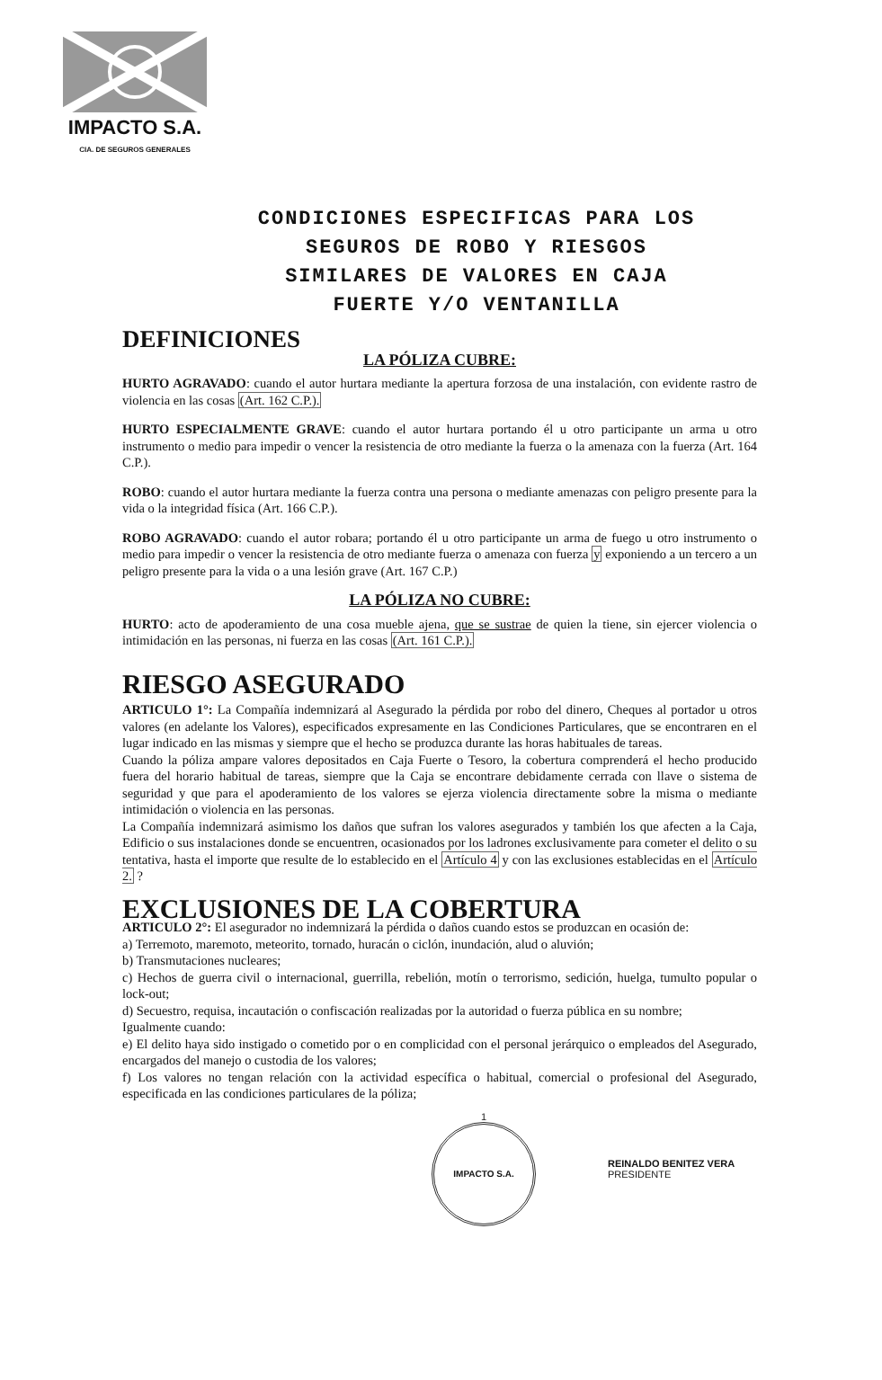IMPACTO S.A.
CIA. DE SEGUROS GENERALES
CONDICIONES ESPECIFICAS PARA LOS
SEGUROS DE ROBO Y RIESGOS
SIMILARES DE VALORES EN CAJA
FUERTE Y/O VENTANILLA
DEFINICIONES
LA PÓLIZA CUBRE:
HURTO AGRAVADO: cuando el autor hurtara mediante la apertura forzosa de una instalación, con evidente rastro de violencia en las cosas (Art. 162 C.P.).
HURTO ESPECIALMENTE GRAVE: cuando el autor hurtara portando él u otro participante un arma u otro instrumento o medio para impedir o vencer la resistencia de otro mediante la fuerza o la amenaza con la fuerza (Art. 164 C.P.).
ROBO: cuando el autor hurtara mediante la fuerza contra una persona o mediante amenazas con peligro presente para la vida o la integridad física (Art. 166 C.P.).
ROBO AGRAVADO: cuando el autor robara; portando él u otro participante un arma de fuego u otro instrumento o medio para impedir o vencer la resistencia de otro mediante fuerza o amenaza con fuerza y exponiendo a un tercero a un peligro presente para la vida o a una lesión grave (Art. 167 C.P.)
LA PÓLIZA NO CUBRE:
HURTO: acto de apoderamiento de una cosa mueble ajena, que se sustrae de quien la tiene, sin ejercer violencia o intimidación en las personas, ni fuerza en las cosas (Art. 161 C.P.).
RIESGO ASEGURADO
ARTICULO 1°: La Compañía indemnizará al Asegurado la pérdida por robo del dinero, Cheques al portador u otros valores (en adelante los Valores), especificados expresamente en las Condiciones Particulares, que se encontraren en el lugar indicado en las mismas y siempre que el hecho se produzca durante las horas habituales de tareas.
Cuando la póliza ampare valores depositados en Caja Fuerte o Tesoro, la cobertura comprenderá el hecho producido fuera del horario habitual de tareas, siempre que la Caja se encontrare debidamente cerrada con llave o sistema de seguridad y que para el apoderamiento de los valores se ejerza violencia directamente sobre la misma o mediante intimidación o violencia en las personas.
La Compañía indemnizará asimismo los daños que sufran los valores asegurados y también los que afecten a la Caja, Edificio o sus instalaciones donde se encuentren, ocasionados por los ladrones exclusivamente para cometer el delito o su tentativa, hasta el importe que resulte de lo establecido en el Artículo 4 y con las exclusiones establecidas en el Artículo 2. ?
EXCLUSIONES DE LA COBERTURA
ARTICULO 2°: El asegurador no indemnizará la pérdida o daños cuando estos se produzcan en ocasión de:
a) Terremoto, maremoto, meteorito, tornado, huracán o ciclón, inundación, alud o aluvión;
b) Transmutaciones nucleares;
c) Hechos de guerra civil o internacional, guerrilla, rebelión, motín o terrorismo, sedición, huelga, tumulto popular o lock-out;
d) Secuestro, requisa, incautación o confiscación realizadas por la autoridad o fuerza pública en su nombre;
Igualmente cuando:
e) El delito haya sido instigado o cometido por o en complicidad con el personal jerárquico o empleados del Asegurado, encargados del manejo o custodia de los valores;
f) Los valores no tengan relación con la actividad específica o habitual, comercial o profesional del Asegurado, especificada en las condiciones particulares de la póliza;
1
IMPACTO S.A.
REINALDO BENITEZ VERA
PRESIDENTE